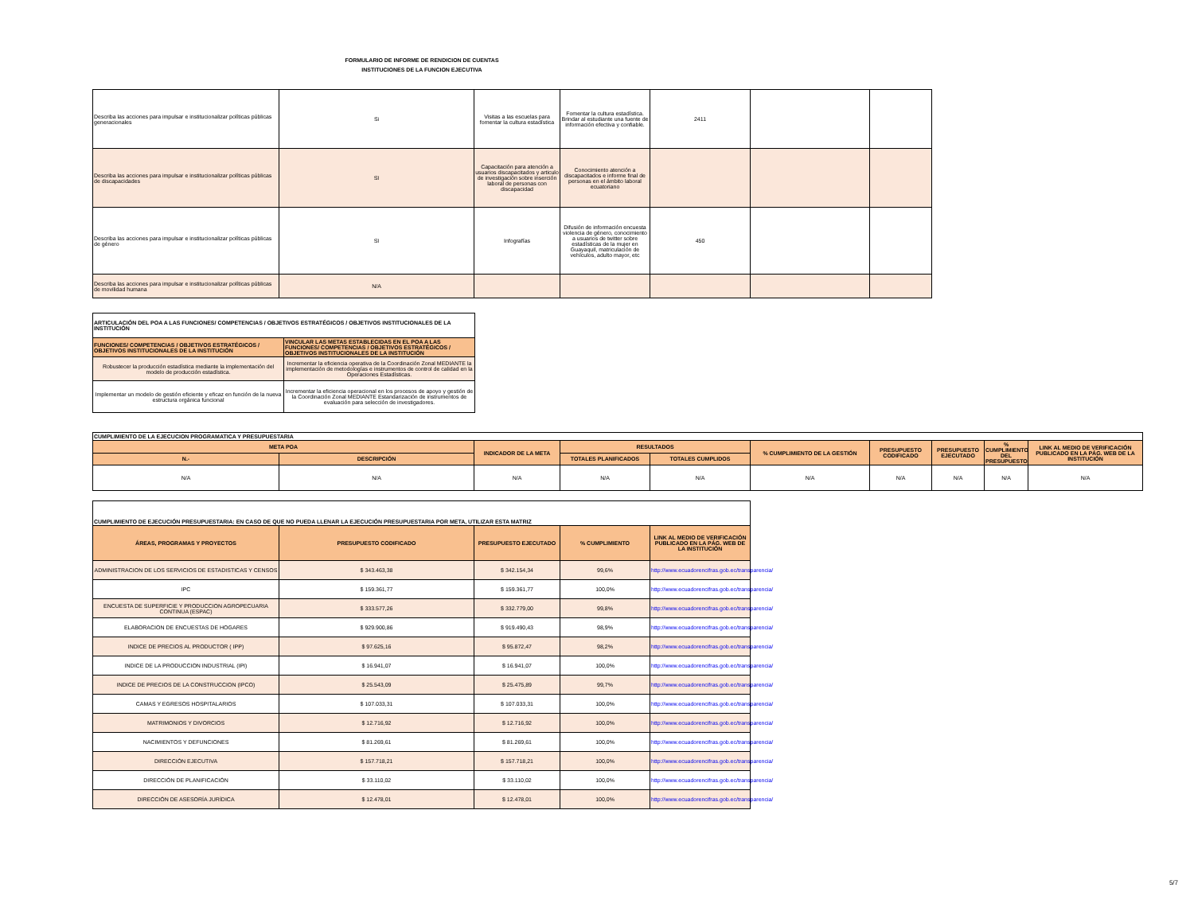FORMULARIO DE INFORME DE RENDICION DE CUENTAS
INSTITUCIONES DE LA FUNCION EJECUTIVA
| Describa las acciones para impulsar e institucionalizar políticas públicas generacionales | Si | Visitas a las escuelas para fomentar la cultura estadística | Fomentar la cultura estadística. Brindar al estudiante una fuente de información efectiva y confiable. | 2411 | | |
| Describa las acciones para impulsar e institucionalizar políticas públicas de discapacidades | SI | Capacitación para atención a usuarios discapacitados y articulo de investigación sobre inserción laboral de personas con discapacidad | Conocimiento atención a discapacitados e informe final de personas en el ámbito laboral ecuatoriano | | | |
| Describa las acciones para impulsar e institucionalizar políticas públicas de género | SI | Infografías | Difusión de información encuesta violencia de género, conocimiento a usuarios de twitter sobre estadísticas de la mujer en Guayaquil, matriculación de vehículos, adulto mayor, etc | 450 | | |
| Describa las acciones para impulsar e institucionalizar políticas públicas de movilidad humana | N/A | | | | | |
| ARTICULACIÓN DEL POA A LAS FUNCIONES/ COMPETENCIAS / OBJETIVOS ESTRATÉGICOS / OBJETIVOS INSTITUCIONALES DE LA INSTITUCIÓN | |
| FUNCIONES/ COMPETENCIAS / OBJETIVOS ESTRATÉGICOS / OBJETIVOS INSTITUCIONALES DE LA INSTITUCIÓN | VINCULAR LAS METAS ESTABLECIDAS EN EL POA A LAS FUNCIONES/ COMPETENCIAS / OBJETIVOS ESTRATÉGICOS / OBJETIVOS INSTITUCIONALES DE LA INSTITUCIÓN |
| Robustecer la producción estadística mediante la implementación del modelo de producción estadística. | Incrementar la eficiencia operativa de la Coordinación Zonal MEDIANTE la implementación de metodologías e instrumentos de control de calidad en la Operaciones Estadísticas. |
| Implementar un modelo de gestión eficiente y eficaz en función de la nueva estructura orgánica funcional | Incrementar la eficiencia operacional en los procesos de apoyo y gestión de la Coordinación Zonal MEDIANTE Estandarización de instrumentos de evaluación para selección de investigadores. |
| CUMPLIMIENTO DE LA EJECUCION PROGRAMATICA Y PRESUPUESTARIA | | | | | | | | | |
| META POA | | INDICADOR DE LA META | RESULTADOS | | % CUMPLIMIENTO DE LA GESTIÓN | PRESUPUESTO CODIFICADO | PRESUPUESTO EJECUTADO | % CUMPLIMIENTO DEL PRESUPUESTO | LINK AL MEDIO DE VERIFICACIÓN PUBLICADO EN LA PÁG. WEB DE LA INSTITUCIÓN |
| N.- | DESCRIPCIÓN | | TOTALES PLANIFICADOS | TOTALES CUMPLIDOS | | | | | |
| N/A | N/A | N/A | N/A | N/A | N/A | N/A | N/A | N/A | N/A |
| CUMPLIMIENTO DE EJECUCIÓN PRESUPUESTARIA: EN CASO DE QUE NO PUEDA LLENAR LA EJECUCIÓN PRESUPUESTARIA POR META, UTILIZAR ESTA MATRIZ | | | | |
| ÁREAS, PROGRAMAS Y PROYECTOS | PRESUPUESTO CODIFICADO | PRESUPUESTO EJECUTADO | % CUMPLIMIENTO | LINK AL MEDIO DE VERIFICACIÓN PUBLICADO EN LA PÁG. WEB DE LA INSTITUCIÓN |
| ADMINISTRACION DE LOS SERVICIOS DE ESTADISTICAS Y CENSOS | $ 343.463,38 | $ 342.154,34 | 99,6% | http://www.ecuadorencifras.gob.ec/transparencia/ |
| IPC | $ 159.361,77 | $ 159.361,77 | 100,0% | http://www.ecuadorencifras.gob.ec/transparencia/ |
| ENCUESTA DE SUPERFICIE Y PRODUCCION AGROPECUARIA CONTINUA (ESPAC) | $ 333.577,26 | $ 332.779,00 | 99,8% | http://www.ecuadorencifras.gob.ec/transparencia/ |
| ELABORACION DE ENCUESTAS DE HOGARES | $ 929.900,86 | $ 919.490,43 | 98,9% | http://www.ecuadorencifras.gob.ec/transparencia/ |
| INDICE DE PRECIOS AL PRODUCTOR ( IPP) | $ 97.625,16 | $ 95.872,47 | 98,2% | http://www.ecuadorencifras.gob.ec/transparencia/ |
| INDICE DE LA PRODUCCION INDUSTRIAL (IPI) | $ 16.941,07 | $ 16.941,07 | 100,0% | http://www.ecuadorencifras.gob.ec/transparencia/ |
| INDICE DE PRECIOS DE LA CONSTRUCCION (IPCO) | $ 25.543,09 | $ 25.475,89 | 99,7% | http://www.ecuadorencifras.gob.ec/transparencia/ |
| CAMAS Y EGRESOS HOSPITALARIOS | $ 107.033,31 | $ 107.033,31 | 100,0% | http://www.ecuadorencifras.gob.ec/transparencia/ |
| MATRIMONIOS Y DIVORCIOS | $ 12.716,92 | $ 12.716,92 | 100,0% | http://www.ecuadorencifras.gob.ec/transparencia/ |
| NACIMIENTOS Y DEFUNCIONES | $ 81.269,61 | $ 81.269,61 | 100,0% | http://www.ecuadorencifras.gob.ec/transparencia/ |
| DIRECCIÓN EJECUTIVA | $ 157.718,21 | $ 157.718,21 | 100,0% | http://www.ecuadorencifras.gob.ec/transparencia/ |
| DIRECCIÓN DE PLANIFICACIÓN | $ 33.110,02 | $ 33.110,02 | 100,0% | http://www.ecuadorencifras.gob.ec/transparencia/ |
| DIRECCIÓN DE ASESORÍA JURÍDICA | $ 12.478,01 | $ 12.478,01 | 100,0% | http://www.ecuadorencifras.gob.ec/transparencia/ |
5/7